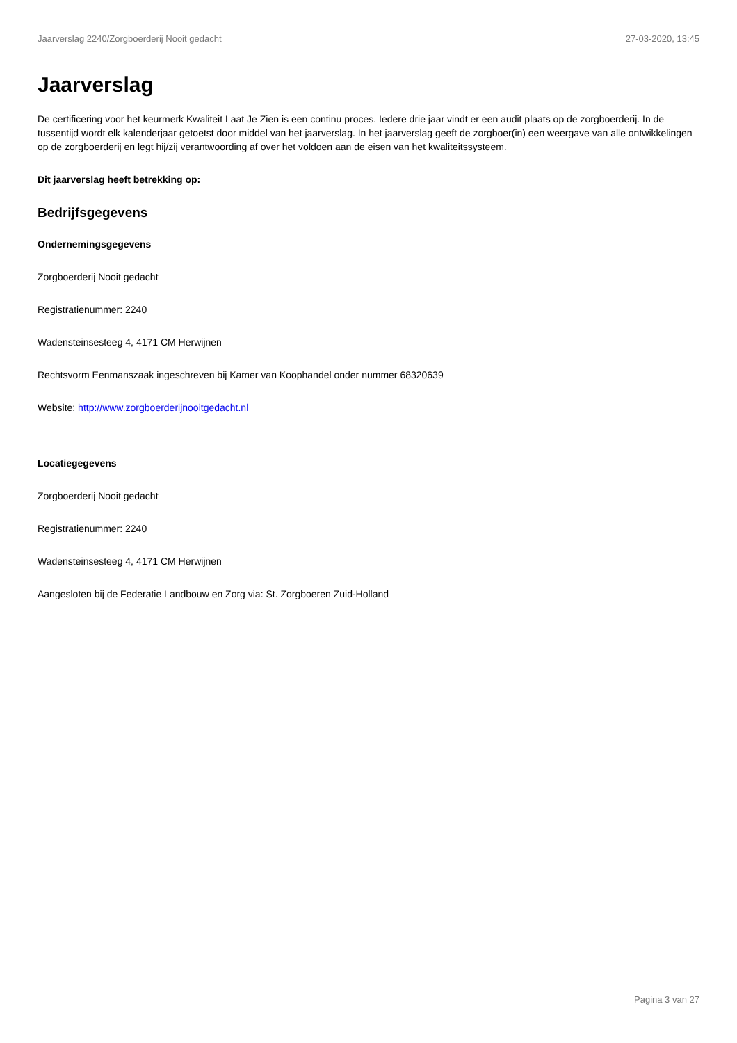Jaarverslag 2240/Zorgboerderij Nooit gedacht 27-03-2020, 13:45
Jaarverslag
De certificering voor het keurmerk Kwaliteit Laat Je Zien is een continu proces. Iedere drie jaar vindt er een audit plaats op de zorgboerderij. In de tussentijd wordt elk kalenderjaar getoetst door middel van het jaarverslag. In het jaarverslag geeft de zorgboer(in) een weergave van alle ontwikkelingen op de zorgboerderij en legt hij/zij verantwoording af over het voldoen aan de eisen van het kwaliteitssysteem.
Dit jaarverslag heeft betrekking op:
Bedrijfsgegevens
Ondernemingsgegevens
Zorgboerderij Nooit gedacht
Registratienummer: 2240
Wadensteinsesteeg 4, 4171 CM Herwijnen
Rechtsvorm Eenmanszaak ingeschreven bij Kamer van Koophandel onder nummer 68320639
Website: http://www.zorgboerderijnooitgedacht.nl
Locatiegegevens
Zorgboerderij Nooit gedacht
Registratienummer: 2240
Wadensteinsesteeg 4, 4171 CM Herwijnen
Aangesloten bij de Federatie Landbouw en Zorg via: St. Zorgboeren Zuid-Holland
Pagina 3 van 27